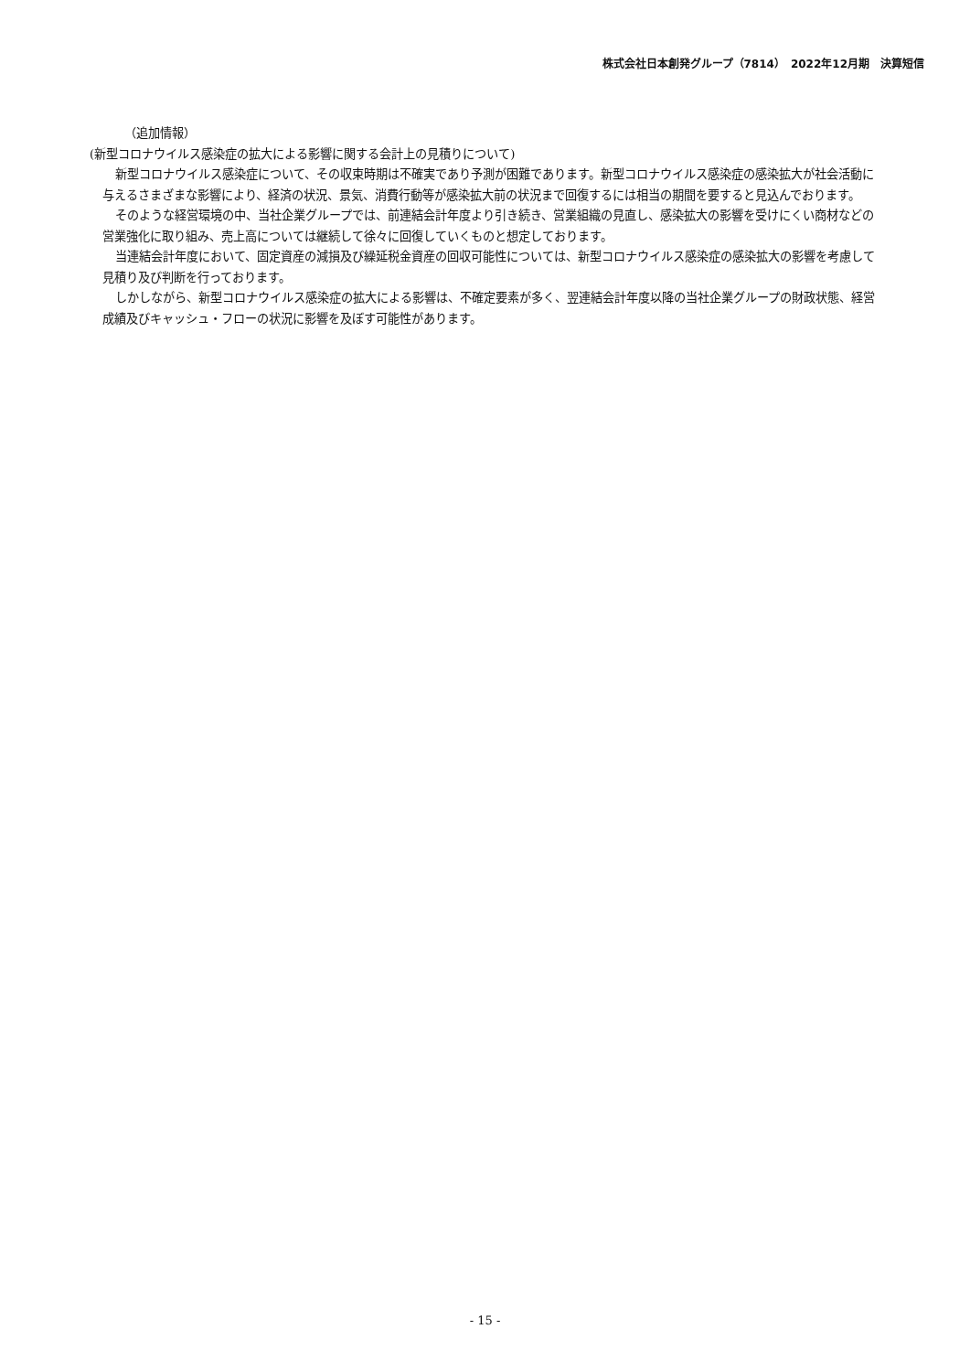株式会社日本創発グループ（7814）　2022年12月期　決算短信
（追加情報）
(新型コロナウイルス感染症の拡大による影響に関する会計上の見積りについて)
新型コロナウイルス感染症について、その収束時期は不確実であり予測が困難であります。新型コロナウイルス感染症の感染拡大が社会活動に与えるさまざまな影響により、経済の状況、景気、消費行動等が感染拡大前の状況まで回復するには相当の期間を要すると見込んでおります。
そのような経営環境の中、当社企業グループでは、前連結会計年度より引き続き、営業組織の見直し、感染拡大の影響を受けにくい商材などの営業強化に取り組み、売上高については継続して徐々に回復していくものと想定しております。
当連結会計年度において、固定資産の減損及び繰延税金資産の回収可能性については、新型コロナウイルス感染症の感染拡大の影響を考慮して見積り及び判断を行っております。
しかしながら、新型コロナウイルス感染症の拡大による影響は、不確定要素が多く、翌連結会計年度以降の当社企業グループの財政状態、経営成績及びキャッシュ・フローの状況に影響を及ぼす可能性があります。
- 15 -